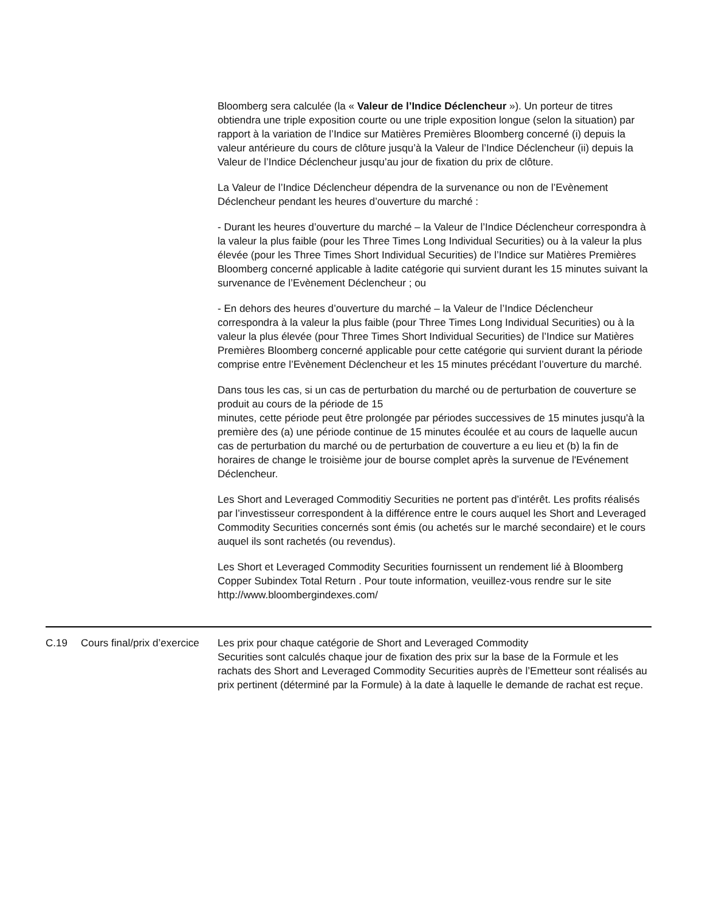Bloomberg sera calculée (la « Valeur de l’Indice Déclencheur »). Un porteur de titres obtiendra une triple exposition courte ou une triple exposition longue (selon la situation) par rapport à la variation de l’Indice sur Matières Premières Bloomberg concerné (i) depuis la valeur antérieure du cours de clôture jusqu’à la Valeur de l’Indice Déclencheur (ii) depuis la Valeur de l’Indice Déclencheur jusqu’au jour de fixation du prix de clôture.
La Valeur de l’Indice Déclencheur dépendra de la survenance ou non de l’Evènement Déclencheur pendant les heures d’ouverture du marché :
- Durant les heures d’ouverture du marché – la Valeur de l’Indice Déclencheur correspondra à la valeur la plus faible (pour les Three Times Long Individual Securities) ou à la valeur la plus élevée (pour les Three Times Short Individual Securities) de l’Indice sur Matières Premières Bloomberg concerné applicable à ladite catégorie qui survient durant les 15 minutes suivant la survenance de l’Evènement Déclencheur ; ou
- En dehors des heures d’ouverture du marché – la Valeur de l’Indice Déclencheur correspondra à la valeur la plus faible (pour Three Times Long Individual Securities) ou à la valeur la plus élevée (pour Three Times Short Individual Securities) de l’Indice sur Matières Premières Bloomberg concerné applicable pour cette catégorie qui survient durant la période comprise entre l’Evènement Déclencheur et les 15 minutes précédant l’ouverture du marché.
Dans tous les cas, si un cas de perturbation du marché ou de perturbation de couverture se produit au cours de la période de 15
minutes, cette période peut être prolongée par périodes successives de 15 minutes jusqu'à la première des (a) une période continue de 15 minutes écoulée et au cours de laquelle aucun cas de perturbation du marché ou de perturbation de couverture a eu lieu et (b) la fin de horaires de change le troisième jour de bourse complet après la survenue de l'Evénement Déclencheur.
Les Short and Leveraged Commoditiy Securities ne portent pas d’intérêt. Les profits réalisés par l’investisseur correspondent à la différence entre le cours auquel les Short and Leveraged Commodity Securities concernés sont émis (ou achetés sur le marché secondaire) et le cours auquel ils sont rachetés (ou revendus).
Les Short et Leveraged Commodity Securities fournissent un rendement lié à Bloomberg Copper Subindex Total Return . Pour toute information, veuillez-vous rendre sur le site http://www.bloombergindexes.com/
| C.19 | Cours final/prix d’exercice | Les prix pour chaque catégorie de Short and Leveraged Commodity Securities sont calculés chaque jour de fixation des prix sur la base de la Formule et les rachats des Short and Leveraged Commodity Securities auprès de l’Emetteur sont réalisés au prix pertinent (déterminé par la Formule) à la date à laquelle le demande de rachat est reçue. |